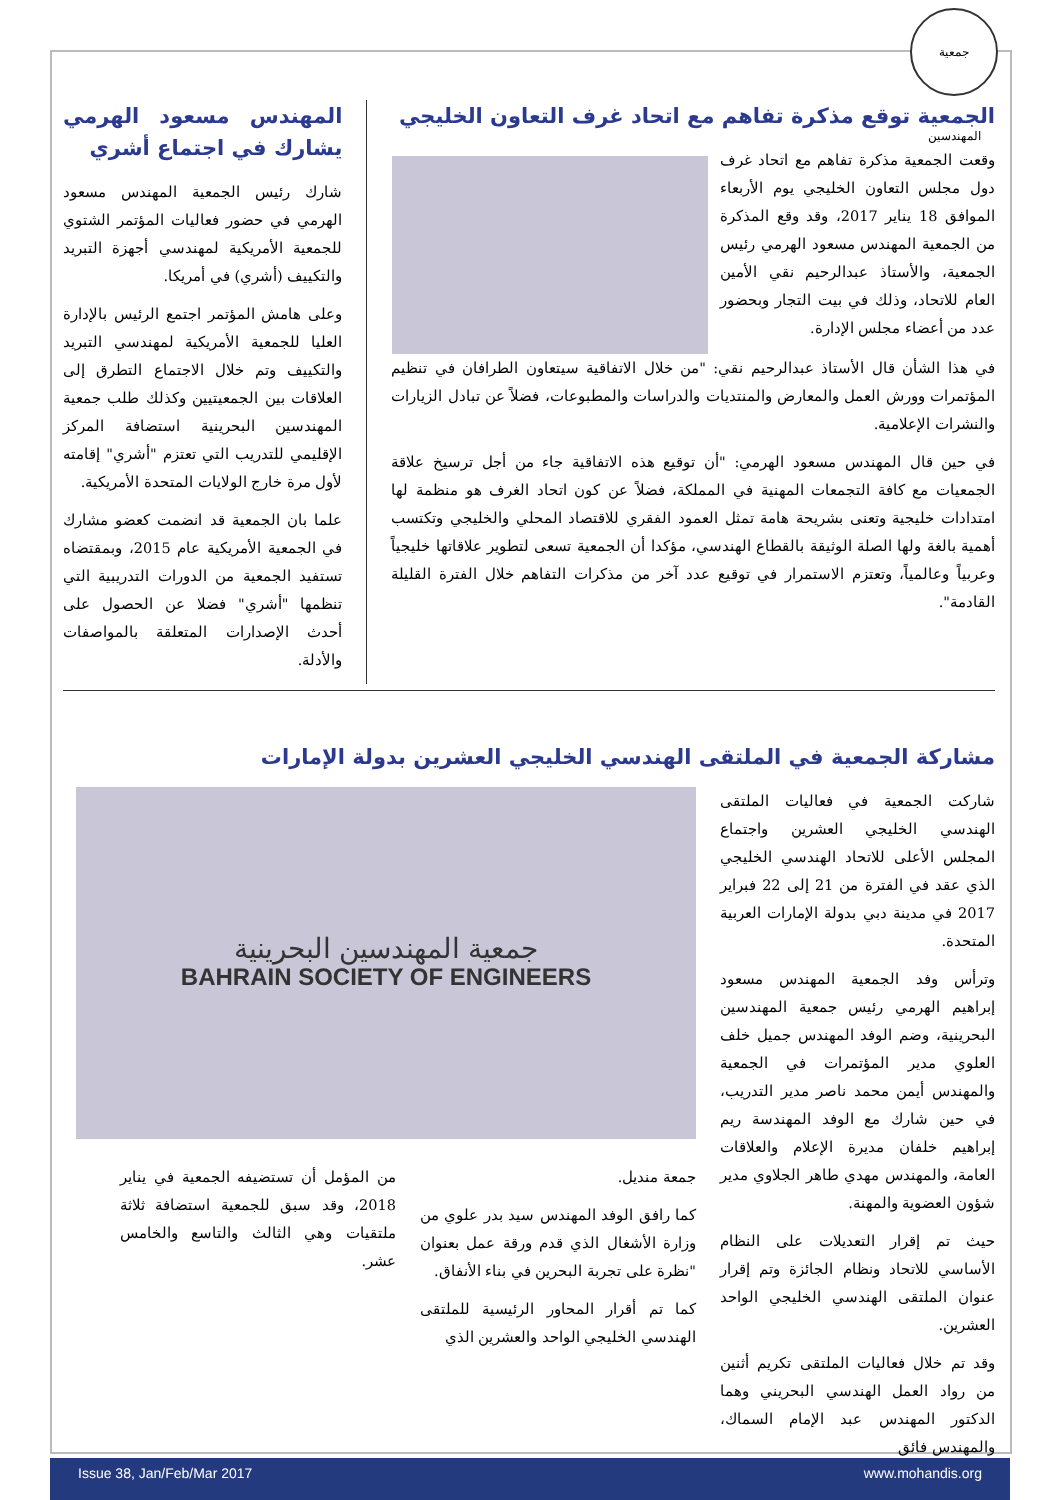جمعية المهندسين
الجمعية توقع مذكرة تفاهم مع اتحاد غرف التعاون الخليجي
وقعت الجمعية مذكرة تفاهم مع اتحاد غرف دول مجلس التعاون الخليجي يوم الأربعاء الموافق 18 يناير 2017، وقد وقع المذكرة من الجمعية المهندس مسعود الهرمي رئيس الجمعية، والأستاذ عبدالرحيم نقي الأمين العام للاتحاد، وذلك في بيت التجار وبحضور عدد من أعضاء مجلس الإدارة.
في هذا الشأن قال الأستاذ عبدالرحيم نقي: "من خلال الاتفاقية سيتعاون الطرافان في تنظيم المؤتمرات وورش العمل والمعارض والمنتديات والدراسات والمطبوعات، فضلاً عن تبادل الزيارات والنشرات الإعلامية.
في حين قال المهندس مسعود الهرمي: "أن توقيع هذه الاتفاقية جاء من أجل ترسيخ علاقة الجمعيات مع كافة التجمعات المهنية في المملكة، فضلاً عن كون اتحاد الغرف هو منظمة لها امتدادات خليجية وتعنى بشريحة هامة تمثل العمود الفقري للاقتصاد المحلي والخليجي وتكتسب أهمية بالغة ولها الصلة الوثيقة بالقطاع الهندسي، مؤكدا أن الجمعية تسعى لتطوير علاقاتها خليجياً وعربياً وعالمياً، وتعتزم الاستمرار في توقيع عدد آخر من مذكرات التفاهم خلال الفترة القليلة القادمة".
المهندس مسعود الهرمي يشارك في اجتماع أشري
شارك رئيس الجمعية المهندس مسعود الهرمي في حضور فعاليات المؤتمر الشتوي للجمعية الأمريكية لمهندسي أجهزة التبريد والتكييف (أشري) في أمريكا.
وعلى هامش المؤتمر اجتمع الرئيس بالإدارة العليا للجمعية الأمريكية لمهندسي التبريد والتكييف وتم خلال الاجتماع التطرق إلى العلاقات بين الجمعيتيين وكذلك طلب جمعية المهندسين البحرينية استضافة المركز الإقليمي للتدريب التي تعتزم "أشري" إقامته لأول مرة خارج الولايات المتحدة الأمريكية.
علما بان الجمعية قد انضمت كعضو مشارك في الجمعية الأمريكية عام 2015، وبمقتضاه تستفيد الجمعية من الدورات التدريبية التي تنظمها "أشري" فضلا عن الحصول على أحدث الإصدارات المتعلقة بالمواصفات والأدلة.
مشاركة الجمعية في الملتقى الهندسي الخليجي العشرين بدولة الإمارات
شاركت الجمعية في فعاليات الملتقى الهندسي الخليجي العشرين واجتماع المجلس الأعلى للاتحاد الهندسي الخليجي الذي عقد في الفترة من 21 إلى 22 فبراير 2017 في مدينة دبي بدولة الإمارات العربية المتحدة.
وترأس وفد الجمعية المهندس مسعود إبراهيم الهرمي رئيس جمعية المهندسين البحرينية، وضم الوفد المهندس جميل خلف العلوي مدير المؤتمرات في الجمعية والمهندس أيمن محمد ناصر مدير التدريب، في حين شارك مع الوفد المهندسة ريم إبراهيم خلفان مديرة الإعلام والعلاقات العامة، والمهندس مهدي طاهر الجلاوي مدير شؤون العضوية والمهنة.
حيث تم إقرار التعديلات على النظام الأساسي للاتحاد ونظام الجائزة وتم إقرار عنوان الملتقى الهندسي الخليجي الواحد العشرين.
وقد تم خلال فعاليات الملتقى تكريم أثنين من رواد العمل الهندسي البحريني وهما الدكتور المهندس عبد الإمام السماك، والمهندس فائق
جمعية المهندسين البحرينية
BAHRAIN SOCIETY OF ENGINEERS
جمعة منديل.
كما رافق الوفد المهندس سيد بدر علوي من وزارة الأشغال الذي قدم ورقة عمل بعنوان "نظرة على تجربة البحرين في بناء الأنفاق.
كما تم أقرار المحاور الرئيسية للملتقى الهندسي الخليجي الواحد والعشرين الذي
من المؤمل أن تستضيفه الجمعية في يناير 2018، وقد سبق للجمعية استضافة ثلاثة ملتقيات وهي الثالث والتاسع والخامس عشر.
Issue 38, Jan/Feb/Mar 2017 www.mohandis.org